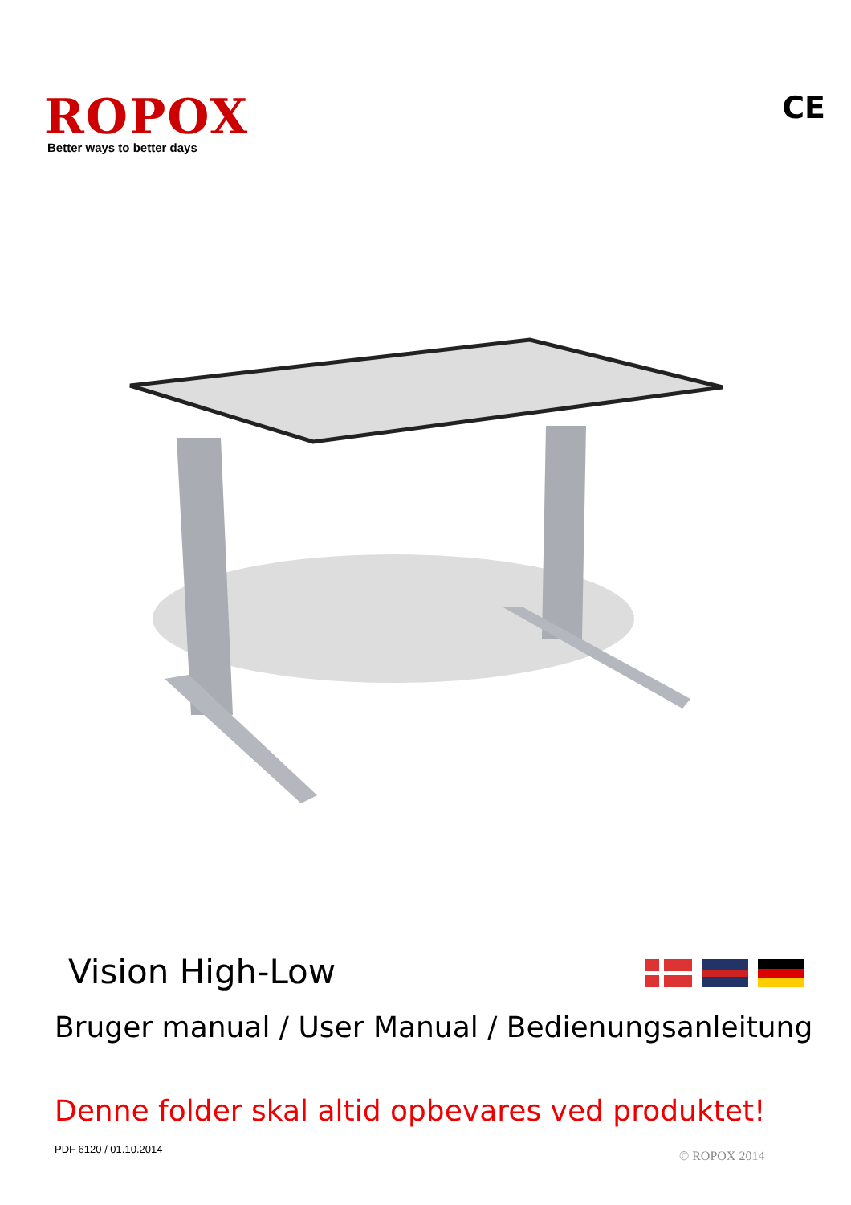ROPOX
Better ways to better days
CE
Vision High-Low
Bruger manual / User Manual / Bedienungsanleitung
Denne folder skal altid opbevares ved produktet!
PDF 6120 / 01.10.2014 © ROPOX 2014